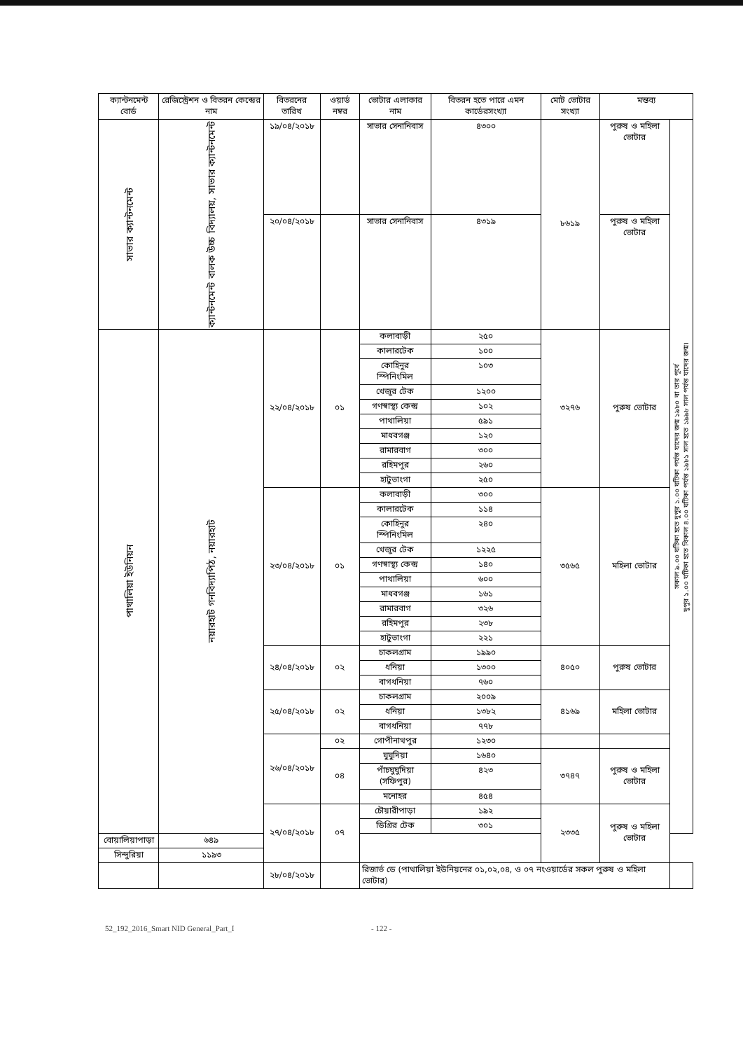| ক্যান্টনমেন্ট বোর্ড | রেজিস্ট্রেশন ও বিতরন কেন্দ্রের নাম | বিতরনের তারিখ | ওয়ার্ড নম্বর | ভোটার এলাকার নাম | বিতরন হতে পারে এমন কার্ডেরসংখ্যা | মোট ভোটার সংখ্যা | মন্তব্য | |
| --- | --- | --- | --- | --- | --- | --- | --- | --- |
| সাভার ক্যান্টনমেন্ট | ক্যান্টনমেন্ট বালক উচ্চ বিদ্যালয়, সাভার ক্যান্টনমেন্ট | ১৯/০৪/২০১৮ | | সাভার সেনানিবাস | ৪৩০০ | ৮৬১৯ | পুরুষ ও মহিলা ভোটার | সকাল ৯.০০ ঘটিকা হতে দুপুর ১.০০ ঘটিকা পর্যন্ত যাদের জন্ম ১৯৮০ বা তার পূর্বে দুপুর ১.০০ ঘটিকা হতে বিকাল ৪.০০ ঘটিকা পর্যন্ত ১৯৮১ সাল হতে ১৯৯৮ সাল পর্যন্ত যাদের জন্ম। |
| | | ২০/০৪/২০১৮ | | সাভার সেনানিবাস | ৪৩১৯ | | পুরুষ ও মহিলা ভোটার | |
| পাথালিয়া ইউনিয়ন | নয়ারহাট গনবিদ্যাপিঠ, নয়ারহাট | ২২/০৪/২০১৮ | ০১ | কলাবাড়ী | ২৫০ | ৩২৭৬ | পুরুষ ভোটার | |
| | | | | কালারটেক | ১০০ | | | |
| | | | | কোহিনুর স্পিনিংমিল | ১০৩ | | | |
| | | | | খেজুর টেক | ১২০০ | | | |
| | | | | গণস্বাস্থ্য কেন্দ্র | ১০২ | | | |
| | | | | পাথালিয়া | ৫৯১ | | | |
| | | | | মাধবগঞ্জ | ১২০ | | | |
| | | | | রামারবাগ | ৩০০ | | | |
| | | | | রহিমপুর | ২৬০ | | | |
| | | | | হাটুভাংগা | ২৫০ | | | |
| | | ২৩/০৪/২০১৮ | ০১ | কলাবাড়ী | ৩০০ | ৩৫৬৫ | মহিলা ভোটার | |
| | | | | কালারটেক | ১১৪ | | | |
| | | | | কোহিনুর স্পিনিংমিল | ২৪০ | | | |
| | | | | খেজুর টেক | ১২২৫ | | | |
| | | | | গণস্বাস্থ্য কেন্দ্র | ১৪০ | | | |
| | | | | পাথালিয়া | ৬০০ | | | |
| | | | | মাধবগঞ্জ | ১৬১ | | | |
| | | | | রামারবাগ | ৩২৬ | | | |
| | | | | রহিমপুর | ২৩৮ | | | |
| | | | | হাটুভাংগা | ২২১ | | | |
| | | ২৪/০৪/২০১৮ | ০২ | চাকলগ্রাম | ১৯৯০ | ৪০৫০ | পুরুষ ভোটার | |
| | | | | ধনিয়া | ১৩০০ | | | |
| | | | | বাগধনিয়া | ৭৬০ | | | |
| | | ২৫/০৪/২০১৮ | ০২ | চাকলগ্রাম | ২০০৯ | ৪১৬৯ | মহিলা ভোটার | |
| | | | | ধনিয়া | ১৩৮২ | | | |
| | | | | বাগধনিয়া | ৭৭৮ | | | |
| | | ২৬/০৪/২০১৮ | ০২ | গোপীনাথপুর | ১২৩০ | | | |
| | | | ০৪ | ঘুঘুদিয়া | ১৬৪০ | ৩৭৪৭ | পুরুষ ও মহিলা ভোটার | |
| | | | | পাঁচঘুঘুদিয়া (সফিপুর) | ৪২৩ | | | |
| | | | | মনোহর | ৪৫৪ | | | |
| | | ২৭/০৪/২০১৮ | ০৭ | চৌয়ারীপাড়া | ১৯২ | ২৩৩৫ | পুরুষ ও মহিলা ভোটার | |
| | | | | ডিগ্রির টেক | ৩০১ | | | |
| বোয়ালিয়াপাড়া | ৬৪৯ | | | | | | | |
| সিন্দুরিয়া | ১১৯৩ | | | | | | | |
| | | ২৮/০৪/২০১৮ | | রিজার্ভ ডে (পাথালিয়া ইউনিয়নের ০১,০২,০৪, ও ০৭ নংওয়ার্ডের সকল পুরুষ ও মহিলা ভোটার) | | | | |
52_192_2016_Smart NID General_Part_I - 122 -